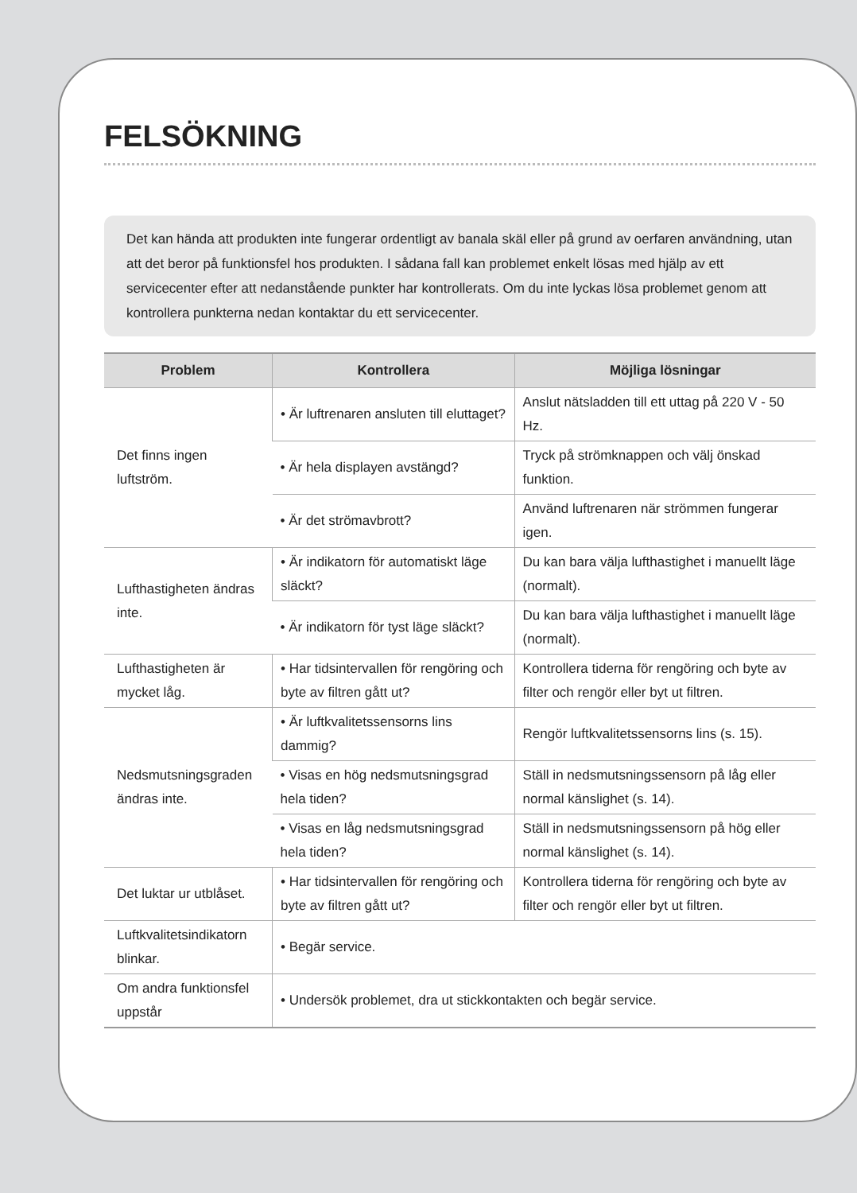FELSÖKNING
Det kan hända att produkten inte fungerar ordentligt av banala skäl eller på grund av oerfaren användning, utan att det beror på funktionsfel hos produkten. I sådana fall kan problemet enkelt lösas med hjälp av ett servicecenter efter att nedanstående punkter har kontrollerats. Om du inte lyckas lösa problemet genom att kontrollera punkterna nedan kontaktar du ett servicecenter.
| Problem | Kontrollera | Möjliga lösningar |
| --- | --- | --- |
| Det finns ingen luftström. | • Är luftrenaren ansluten till eluttaget? | Anslut nätsladden till ett uttag på 220 V - 50 Hz. |
| | • Är hela displayen avstängd? | Tryck på strömknappen och välj önskad funktion. |
| | • Är det strömavbrott? | Använd luftrenaren när strömmen fungerar igen. |
| Lufthastigheten ändras inte. | • Är indikatorn för automatiskt läge släckt? | Du kan bara välja lufthastighet i manuellt läge (normalt). |
| | • Är indikatorn för tyst läge släckt? | Du kan bara välja lufthastighet i manuellt läge (normalt). |
| Lufthastigheten är mycket låg. | • Har tidsintervallen för rengöring och byte av filtren gått ut? | Kontrollera tiderna för rengöring och byte av filter och rengör eller byt ut filtren. |
| Nedsmutsningsgraden ändras inte. | • Är luftkvalitetssensorns lins dammig? | Rengör luftkvalitetssensorns lins (s. 15). |
| | • Visas en hög nedsmutsningsgrad hela tiden? | Ställ in nedsmutsningssensorn på låg eller normal känslighet (s. 14). |
| | • Visas en låg nedsmutsningsgrad hela tiden? | Ställ in nedsmutsningssensorn på hög eller normal känslighet (s. 14). |
| Det luktar ur utblåset. | • Har tidsintervallen för rengöring och byte av filtren gått ut? | Kontrollera tiderna för rengöring och byte av filter och rengör eller byt ut filtren. |
| Luftkvalitetsindikatorn blinkar. | • Begär service. | |
| Om andra funktionsfel uppstår | • Undersök problemet, dra ut stickkontakten och begär service. | |